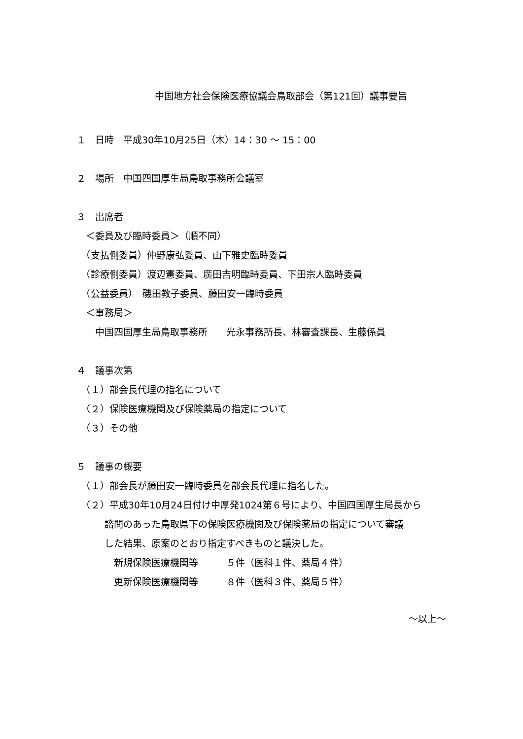中国地方社会保険医療協議会鳥取部会（第121回）議事要旨
１　日時　平成30年10月25日（木）14：30 ～ 15：00
２　場所　中国四国厚生局鳥取事務所会議室
３　出席者
　＜委員及び臨時委員＞（順不同）
　（支払側委員）仲野康弘委員、山下雅史臨時委員
　（診療側委員）渡辺憲委員、廣田吉明臨時委員、下田宗人臨時委員
　（公益委員）　磯田教子委員、藤田安一臨時委員
　＜事務局＞
　　中国四国厚生局鳥取事務所　　光永事務所長、林審査課長、生藤係員
４　議事次第
　（１）部会長代理の指名について
　（２）保険医療機関及び保険薬局の指定について
　（３）その他
５　議事の概要
　（１）部会長が藤田安一臨時委員を部会長代理に指名した。
　（２）平成30年10月24日付け中厚発1024第６号により、中国四国厚生局長から
　　　諮問のあった鳥取県下の保険医療機関及び保険薬局の指定について審議
　　　した結果、原案のとおり指定すべきものと議決した。
　　　　新規保険医療機関等　　　５件（医科１件、薬局４件）
　　　　更新保険医療機関等　　　８件（医科３件、薬局５件）
～以上～